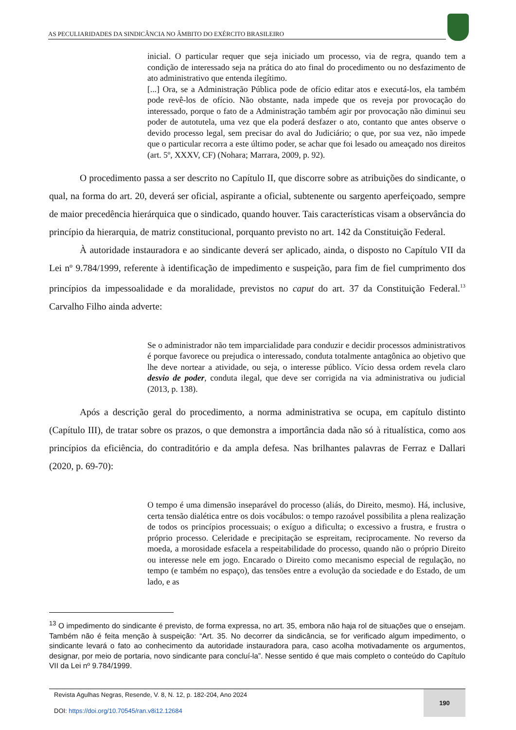AS PECULIARIDADES DA SINDICÂNCIA NO ÂMBITO DO EXÉRCITO BRASILEIRO
inicial. O particular requer que seja iniciado um processo, via de regra, quando tem a condição de interessado seja na prática do ato final do procedimento ou no desfazimento de ato administrativo que entenda ilegítimo.
[...] Ora, se a Administração Pública pode de ofício editar atos e executá-los, ela também pode revê-los de ofício. Não obstante, nada impede que os reveja por provocação do interessado, porque o fato de a Administração também agir por provocação não diminui seu poder de autotutela, uma vez que ela poderá desfazer o ato, contanto que antes observe o devido processo legal, sem precisar do aval do Judiciário; o que, por sua vez, não impede que o particular recorra a este último poder, se achar que foi lesado ou ameaçado nos direitos (art. 5º, XXXV, CF) (Nohara; Marrara, 2009, p. 92).
O procedimento passa a ser descrito no Capítulo II, que discorre sobre as atribuições do sindicante, o qual, na forma do art. 20, deverá ser oficial, aspirante a oficial, subtenente ou sargento aperfeiçoado, sempre de maior precedência hierárquica que o sindicado, quando houver. Tais características visam a observância do princípio da hierarquia, de matriz constitucional, porquanto previsto no art. 142 da Constituição Federal.
À autoridade instauradora e ao sindicante deverá ser aplicado, ainda, o disposto no Capítulo VII da Lei nº 9.784/1999, referente à identificação de impedimento e suspeição, para fim de fiel cumprimento dos princípios da impessoalidade e da moralidade, previstos no caput do art. 37 da Constituição Federal.<sup>13</sup> Carvalho Filho ainda adverte:
Se o administrador não tem imparcialidade para conduzir e decidir processos administrativos é porque favorece ou prejudica o interessado, conduta totalmente antagônica ao objetivo que lhe deve nortear a atividade, ou seja, o interesse público. Vício dessa ordem revela claro desvio de poder, conduta ilegal, que deve ser corrigida na via administrativa ou judicial (2013, p. 138).
Após a descrição geral do procedimento, a norma administrativa se ocupa, em capítulo distinto (Capítulo III), de tratar sobre os prazos, o que demonstra a importância dada não só à ritualística, como aos princípios da eficiência, do contraditório e da ampla defesa. Nas brilhantes palavras de Ferraz e Dallari (2020, p. 69-70):
O tempo é uma dimensão inseparável do processo (aliás, do Direito, mesmo). Há, inclusive, certa tensão dialética entre os dois vocábulos: o tempo razoável possibilita a plena realização de todos os princípios processuais; o exíguo a dificulta; o excessivo a frustra, e frustra o próprio processo. Celeridade e precipitação se espreitam, reciprocamente. No reverso da moeda, a morosidade esfacela a respeitabilidade do processo, quando não o próprio Direito ou interesse nele em jogo. Encarado o Direito como mecanismo especial de regulação, no tempo (e também no espaço), das tensões entre a evolução da sociedade e do Estado, de um lado, e as
<sup>13</sup> O impedimento do sindicante é previsto, de forma expressa, no art. 35, embora não haja rol de situações que o ensejam. Também não é feita menção à suspeição: “Art. 35. No decorrer da sindicância, se for verificado algum impedimento, o sindicante levará o fato ao conhecimento da autoridade instauradora para, caso acolha motivadamente os argumentos, designar, por meio de portaria, novo sindicante para concluí-la”. Nesse sentido é que mais completo o conteúdo do Capítulo VII da Lei nº 9.784/1999.
Revista Agulhas Negras, Resende, V. 8, N. 12, p. 182-204, Ano 2024
DOI: https://doi.org/10.70545/ran.v8i12.12684
190